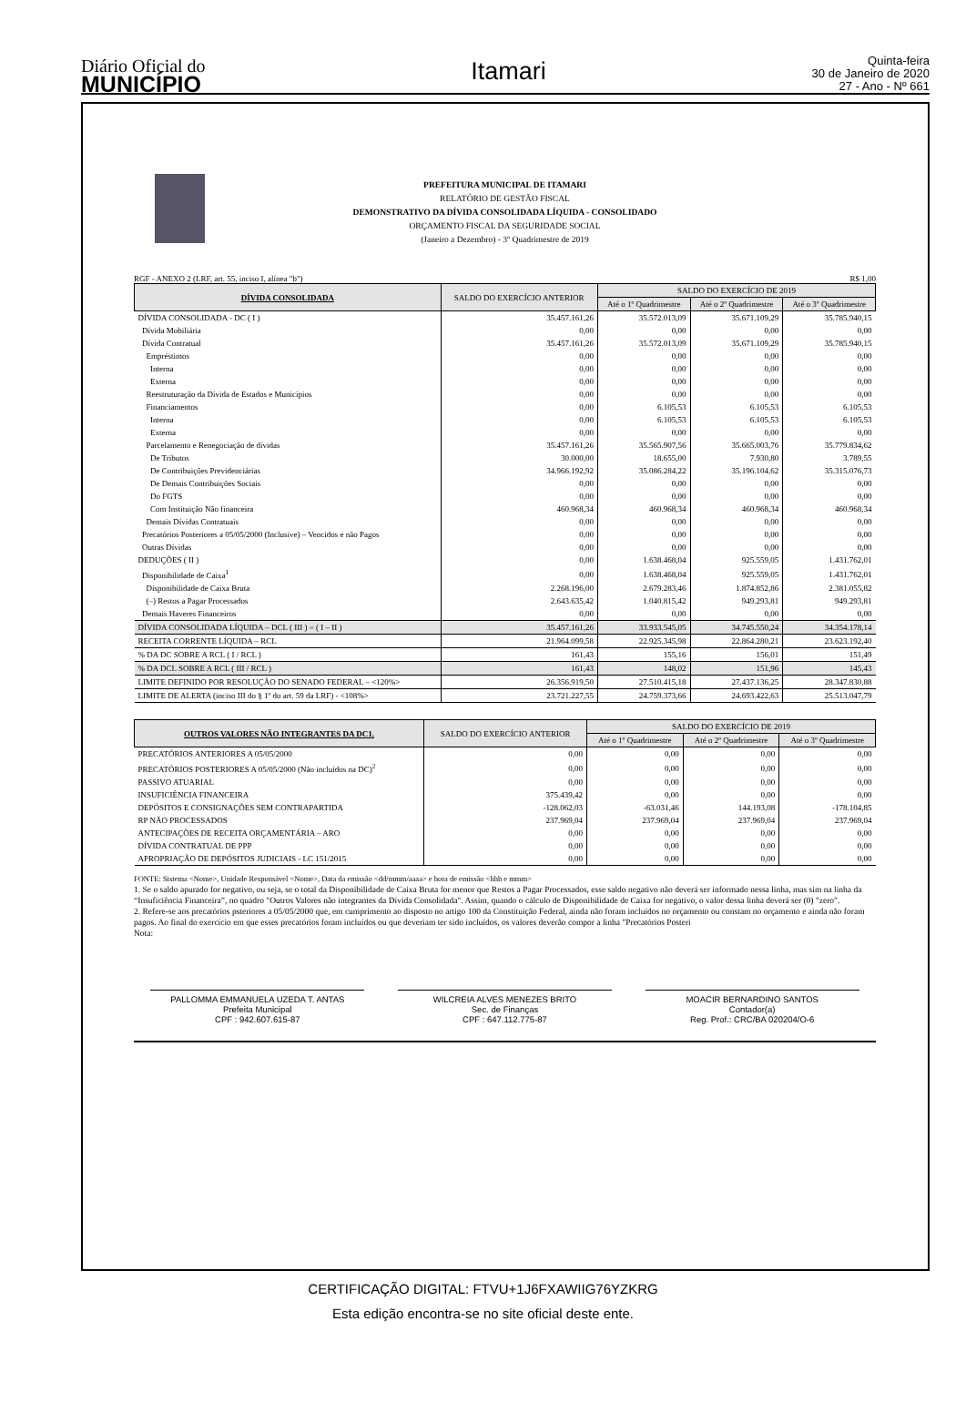Diário Oficial do
MUNICÍPIO
Itamari
Quinta-feira
30 de Janeiro de 2020
27 - Ano - Nº 661
PREFEITURA MUNICIPAL DE ITAMARI
RELATÓRIO DE GESTÃO FISCAL
DEMONSTRATIVO DA DÍVIDA CONSOLIDADA LÍQUIDA - CONSOLIDADO
ORÇAMENTO FISCAL DA SEGURIDADE SOCIAL
(Janeiro a Dezembro) - 3º Quadrimestre de 2019
RGF - ANEXO 2 (LRF, art. 55, inciso I, alínea "b") R$ 1,00
| DÍVIDA CONSOLIDADA | SALDO DO EXERCÍCIO ANTERIOR | SALDO DO EXERCÍCIO DE 2019 | | |
| --- | --- | --- | --- | --- |
| | | Até o 1º Quadrimestre | Até o 2º Quadrimestre | Até o 3º Quadrimestre |
| DÍVIDA CONSOLIDADA - DC ( I ) | 35.457.161,26 | 35.572.013,09 | 35.671.109,29 | 35.785.940,15 |
| Dívida Mobiliária | 0,00 | 0,00 | 0,00 | 0,00 |
| Dívida Contratual | 35.457.161,26 | 35.572.013,09 | 35.671.109,29 | 35.785.940,15 |
| Empréstimos | 0,00 | 0,00 | 0,00 | 0,00 |
| Interna | 0,00 | 0,00 | 0,00 | 0,00 |
| Externa | 0,00 | 0,00 | 0,00 | 0,00 |
| Reestruturação da Dívida de Estados e Municípios | 0,00 | 0,00 | 0,00 | 0,00 |
| Financiamentos | 0,00 | 6.105,53 | 6.105,53 | 6.105,53 |
| Interna | 0,00 | 6.105,53 | 6.105,53 | 6.105,53 |
| Externa | 0,00 | 0,00 | 0,00 | 0,00 |
| Parcelamento e Renegociação de dívidas | 35.457.161,26 | 35.565.907,56 | 35.665.003,76 | 35.779.834,62 |
| De Tributos | 30.000,00 | 18.655,00 | 7.930,80 | 3.789,55 |
| De Contribuições Previdenciárias | 34.966.192,92 | 35.086.284,22 | 35.196.104,62 | 35.315.076,73 |
| De Demais Contribuições Sociais | 0,00 | 0,00 | 0,00 | 0,00 |
| Do FGTS | 0,00 | 0,00 | 0,00 | 0,00 |
| Com Instituição Não financeira | 460.968,34 | 460.968,34 | 460.968,34 | 460.968,34 |
| Demais Dívidas Contratuais | 0,00 | 0,00 | 0,00 | 0,00 |
| Precatórios Posteriores a 05/05/2000 (Inclusive) – Vencidos e não Pagos | 0,00 | 0,00 | 0,00 | 0,00 |
| Outras Dívidas | 0,00 | 0,00 | 0,00 | 0,00 |
| DEDUÇÕES ( II ) | 0,00 | 1.638.468,04 | 925.559,05 | 1.431.762,01 |
| Disponibilidade de Caixa<sup>1</sup> | 0,00 | 1.638.468,04 | 925.559,05 | 1.431.762,01 |
| Disponibilidade de Caixa Bruta | 2.268.196,00 | 2.679.283,46 | 1.874.852,86 | 2.381.055,82 |
| (–) Restos a Pagar Processados | 2.643.635,42 | 1.040.815,42 | 949.293,81 | 949.293,81 |
| Demais Haveres Financeiros | 0,00 | 0,00 | 0,00 | 0,00 |
| DÍVIDA CONSOLIDADA LÍQUIDA – DCL ( III ) = ( I – II ) | 35.457.161,26 | 33.933.545,05 | 34.745.550,24 | 34.354.178,14 |
| RECEITA CORRENTE LÍQUIDA – RCL | 21.964.099,58 | 22.925.345,98 | 22.864.280,21 | 23.623.192,40 |
| % DA DC SOBRE A RCL ( I / RCL ) | 161,43 | 155,16 | 156,01 | 151,49 |
| % DA DCL SOBRE A RCL ( III / RCL ) | 161,43 | 148,02 | 151,96 | 145,43 |
| LIMITE DEFINIDO POR RESOLUÇÃO DO SENADO FEDERAL – <120%> | 26.356.919,50 | 27.510.415,18 | 27.437.136,25 | 28.347.830,88 |
| LIMITE DE ALERTA (inciso III do § 1º do art. 59 da LRF) - <108%> | 23.721.227,55 | 24.759.373,66 | 24.693.422,63 | 25.513.047,79 |
| OUTROS VALORES NÃO INTEGRANTES DA DC1. | SALDO DO EXERCÍCIO ANTERIOR | SALDO DO EXERCÍCIO DE 2019 | | |
| --- | --- | --- | --- | --- |
| | | Até o 1º Quadrimestre | Até o 2º Quadrimestre | Até o 3º Quadrimestre |
| PRECATÓRIOS ANTERIORES A 05/05/2000 | 0,00 | 0,00 | 0,00 | 0,00 |
| PRECATÓRIOS POSTERIORES A 05/05/2000 (Não incluídos na DC)<sup>2</sup> | 0,00 | 0,00 | 0,00 | 0,00 |
| PASSIVO ATUARIAL | 0,00 | 0,00 | 0,00 | 0,00 |
| INSUFICIÊNCIA FINANCEIRA | 375.439,42 | 0,00 | 0,00 | 0,00 |
| DEPÓSITOS E CONSIGNAÇÕES SEM CONTRAPARTIDA | -128.062,03 | -63.031,46 | 144.193,08 | -178.104,85 |
| RP NÃO PROCESSADOS | 237.969,04 | 237.969,04 | 237.969,04 | 237.969,04 |
| ANTECIPAÇÕES DE RECEITA ORÇAMENTÁRIA – ARO | 0,00 | 0,00 | 0,00 | 0,00 |
| DÍVIDA CONTRATUAL DE PPP | 0,00 | 0,00 | 0,00 | 0,00 |
| APROPRIAÇÃO DE DEPÓSITOS JUDICIAIS - LC 151/2015 | 0,00 | 0,00 | 0,00 | 0,00 |
FONTE: Sistema <Nome>, Unidade Responsável <Nome>, Data da emissão <dd/mmm/aaaa> e hora de emissão <hhh e mmm>
1. Se o saldo apurado for negativo, ou seja, se o total da Disponibilidade de Caixa Bruta for menor que Restos a Pagar Processados, esse saldo negativo não deverá ser informado nessa linha, mas sim na linha da “Insuficiência Financeira”, no quadro "Outros Valores não integrantes da Dívida Consolidada". Assim, quando o cálculo de Disponibilidade de Caixa for negativo, o valor dessa linha deverá ser (0) "zero".
2. Refere-se aos precatórios psteriores a 05/05/2000 que, em cumprimento ao disposto no artigo 100 da Constituição Federal, ainda não foram incluídos no orçamento ou constam no orçamento e ainda não foram pagos. Ao final do exercício em que esses precatórios foram incluídos ou que deveriam ter sido incluídos, os valores deverão compor a linha "Precatórios Posteri
Nota:
PALLOMMA EMMANUELA UZEDA T. ANTAS
Prefeita Municipal
CPF : 942.607.615-87
WILCREIA ALVES MENEZES BRITO
Sec. de Finanças
CPF : 647.112.775-87
MOACIR BERNARDINO SANTOS
Contador(a)
Reg. Prof.: CRC/BA 020204/O-6
CERTIFICAÇÃO DIGITAL: FTVU+1J6FXAWIIG76YZKRG
Esta edição encontra-se no site oficial deste ente.